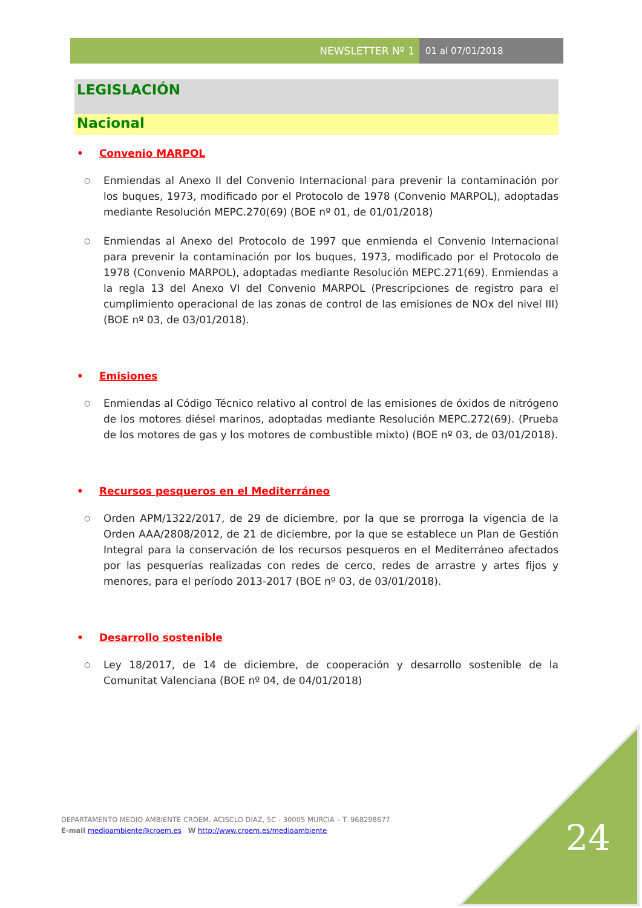NEWSLETTER Nº 1 01 al 07/01/2018
LEGISLACIÓN
Nacional
• Convenio MARPOL
○
Enmiendas al Anexo II del Convenio Internacional para prevenir la contaminación por los buques, 1973, modificado por el Protocolo de 1978 (Convenio MARPOL), adoptadas mediante Resolución MEPC.270(69) (BOE nº 01, de 01/01/2018)
○
Enmiendas al Anexo del Protocolo de 1997 que enmienda el Convenio Internacional para prevenir la contaminación por los buques, 1973, modificado por el Protocolo de 1978 (Convenio MARPOL), adoptadas mediante Resolución MEPC.271(69). Enmiendas a la regla 13 del Anexo VI del Convenio MARPOL (Prescripciones de registro para el cumplimiento operacional de las zonas de control de las emisiones de NOx del nivel III) (BOE nº 03, de 03/01/2018).
• Emisiones
○
Enmiendas al Código Técnico relativo al control de las emisiones de óxidos de nitrógeno de los motores diésel marinos, adoptadas mediante Resolución MEPC.272(69). (Prueba de los motores de gas y los motores de combustible mixto) (BOE nº 03, de 03/01/2018).
• Recursos pesqueros en el Mediterráneo
○
Orden APM/1322/2017, de 29 de diciembre, por la que se prorroga la vigencia de la Orden AAA/2808/2012, de 21 de diciembre, por la que se establece un Plan de Gestión Integral para la conservación de los recursos pesqueros en el Mediterráneo afectados por las pesquerías realizadas con redes de cerco, redes de arrastre y artes fijos y menores, para el período 2013-2017 (BOE nº 03, de 03/01/2018).
• Desarrollo sostenible
○
Ley 18/2017, de 14 de diciembre, de cooperación y desarrollo sostenible de la Comunitat Valenciana (BOE nº 04, de 04/01/2018)
24
DEPARTAMENTO MEDIO AMBIENTE CROEM. ACISCLO DÍAZ, 5C - 30005 MURCIA – T. 968298677
E-mail medioambiente@croem.es W http://www.croem.es/medioambiente